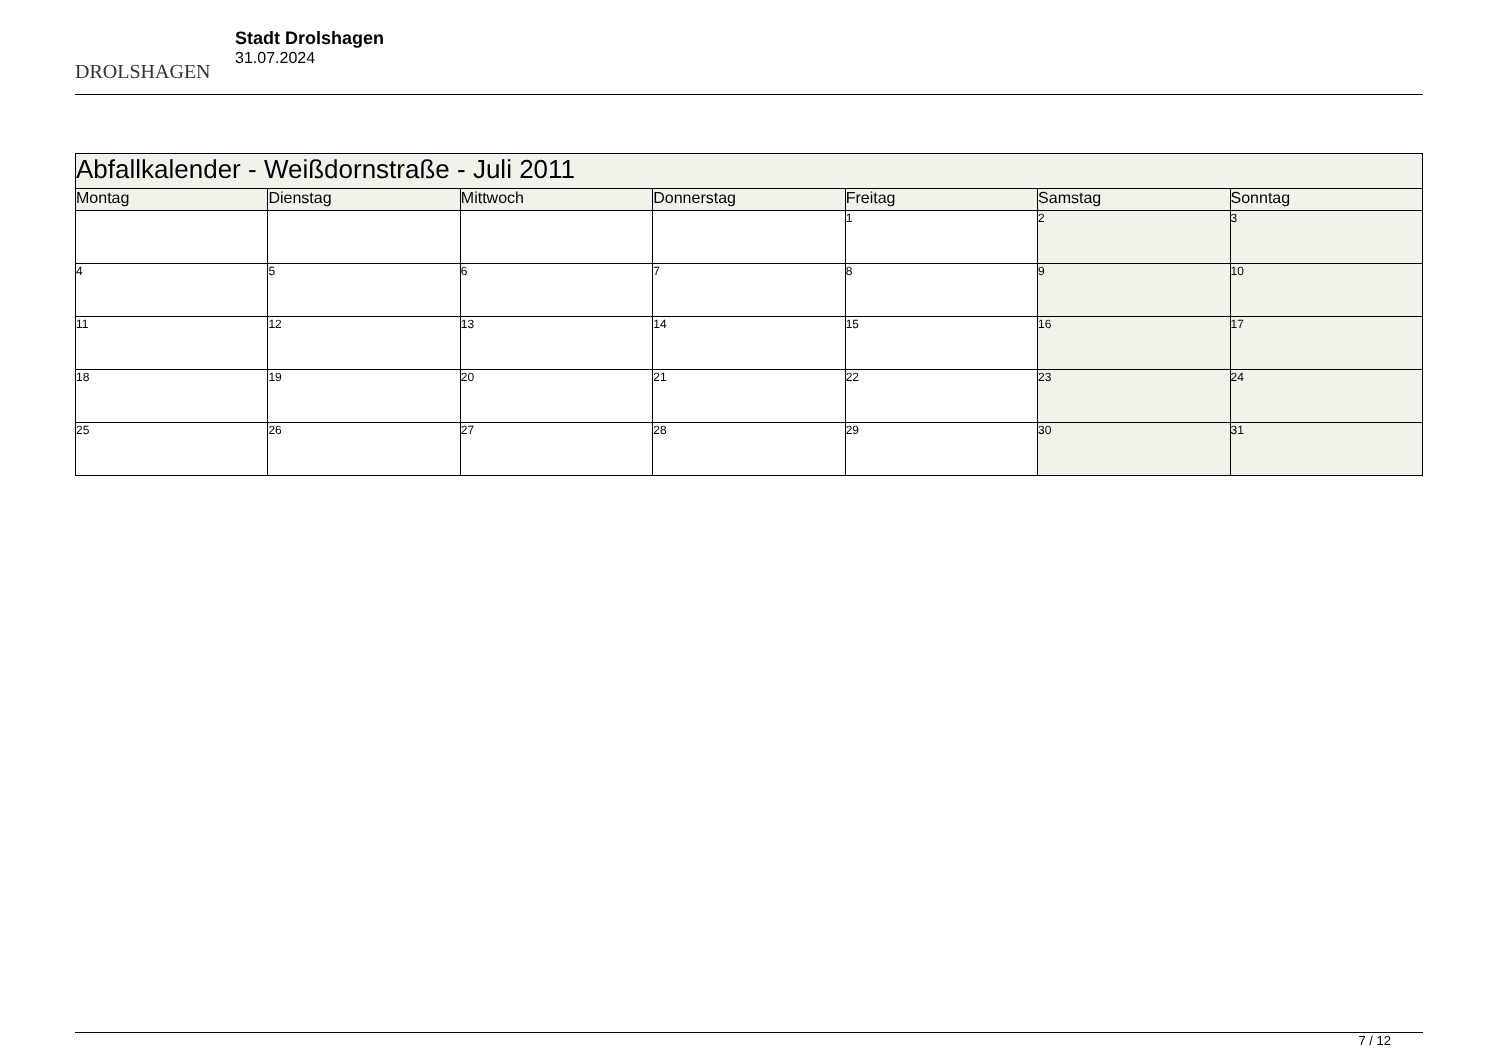DROLSHAGEN
Stadt Drolshagen
31.07.2024
| Abfallkalender - Weißdornstraße - Juli 2011 | | | | | | |
| Montag | Dienstag | Mittwoch | Donnerstag | Freitag | Samstag | Sonntag |
| | | | | 1 | 2 | 3 |
| 4 | 5 | 6 | 7 | 8 | 9 | 10 |
| 11 | 12 | 13 | 14 | 15 | 16 | 17 |
| 18 | 19 | 20 | 21 | 22 | 23 | 24 |
| 25 | 26 | 27 | 28 | 29 | 30 | 31 |
7 / 12